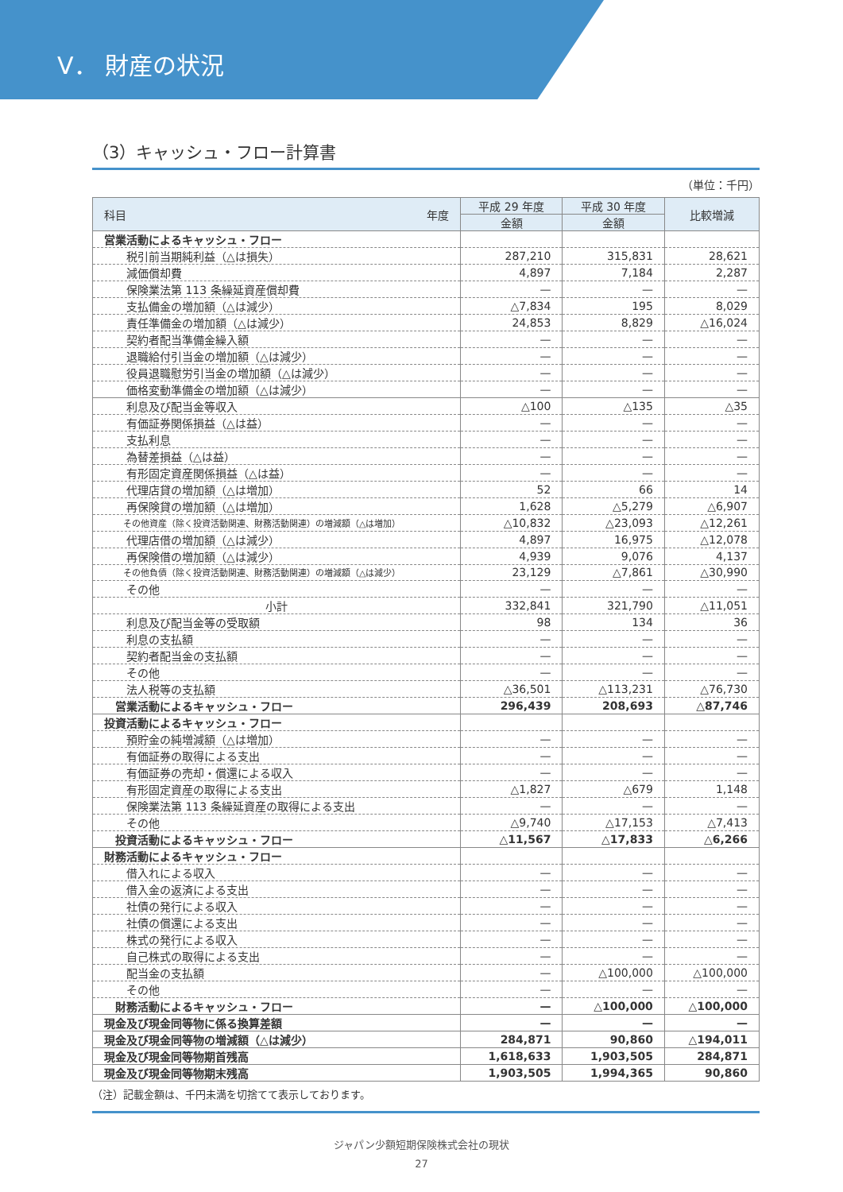Ⅴ． 財産の状況
（3）キャッシュ・フロー計算書
（単位：千円）
| 科目 年度 | 平成 29 年度 | 平成 30 年度 | 比較増減 |
| --- | --- | --- | --- |
| | 金額 | 金額 | |
| 営業活動によるキャッシュ・フロー | | | |
| 税引前当期純利益（△は損失） | 287,210 | 315,831 | 28,621 |
| 減価償却費 | 4,897 | 7,184 | 2,287 |
| 保険業法第 113 条繰延資産償却費 | — | — | — |
| 支払備金の増加額（△は減少） | △7,834 | 195 | 8,029 |
| 責任準備金の増加額（△は減少） | 24,853 | 8,829 | △16,024 |
| 契約者配当準備金繰入額 | — | — | — |
| 退職給付引当金の増加額（△は減少） | — | — | — |
| 役員退職慰労引当金の増加額（△は減少） | — | — | — |
| 価格変動準備金の増加額（△は減少） | — | — | — |
| 利息及び配当金等収入 | △100 | △135 | △35 |
| 有価証券関係損益（△は益） | — | — | — |
| 支払利息 | — | — | — |
| 為替差損益（△は益） | — | — | — |
| 有形固定資産関係損益（△は益） | — | — | — |
| 代理店貸の増加額（△は増加） | 52 | 66 | 14 |
| 再保険貸の増加額（△は増加） | 1,628 | △5,279 | △6,907 |
| その他資産（除く投資活動関連、財務活動関連）の増減額（△は増加） | △10,832 | △23,093 | △12,261 |
| 代理店借の増加額（△は減少） | 4,897 | 16,975 | △12,078 |
| 再保険借の増加額（△は減少） | 4,939 | 9,076 | 4,137 |
| その他負債（除く投資活動関連、財務活動関連）の増減額（△は減少） | 23,129 | △7,861 | △30,990 |
| その他 | — | — | — |
| 小計 | 332,841 | 321,790 | △11,051 |
| 利息及び配当金等の受取額 | 98 | 134 | 36 |
| 利息の支払額 | — | — | — |
| 契約者配当金の支払額 | — | — | — |
| その他 | — | — | — |
| 法人税等の支払額 | △36,501 | △113,231 | △76,730 |
| 営業活動によるキャッシュ・フロー | 296,439 | 208,693 | △87,746 |
| 投資活動によるキャッシュ・フロー | | | |
| 預貯金の純増減額（△は増加） | — | — | — |
| 有価証券の取得による支出 | — | — | — |
| 有価証券の売却・償還による収入 | — | — | — |
| 有形固定資産の取得による支出 | △1,827 | △679 | 1,148 |
| 保険業法第 113 条繰延資産の取得による支出 | — | — | — |
| その他 | △9,740 | △17,153 | △7,413 |
| 投資活動によるキャッシュ・フロー | △11,567 | △17,833 | △6,266 |
| 財務活動によるキャッシュ・フロー | | | |
| 借入れによる収入 | — | — | — |
| 借入金の返済による支出 | — | — | — |
| 社債の発行による収入 | — | — | — |
| 社債の償還による支出 | — | — | — |
| 株式の発行による収入 | — | — | — |
| 自己株式の取得による支出 | — | — | — |
| 配当金の支払額 | — | △100,000 | △100,000 |
| その他 | — | — | — |
| 財務活動によるキャッシュ・フロー | — | △100,000 | △100,000 |
| 現金及び現金同等物に係る換算差額 | — | — | — |
| 現金及び現金同等物の増減額（△は減少） | 284,871 | 90,860 | △194,011 |
| 現金及び現金同等物期首残高 | 1,618,633 | 1,903,505 | 284,871 |
| 現金及び現金同等物期末残高 | 1,903,505 | 1,994,365 | 90,860 |
（注）記載金額は、千円未満を切捨てて表示しております。
ジャパン少額短期保険株式会社の現状
27